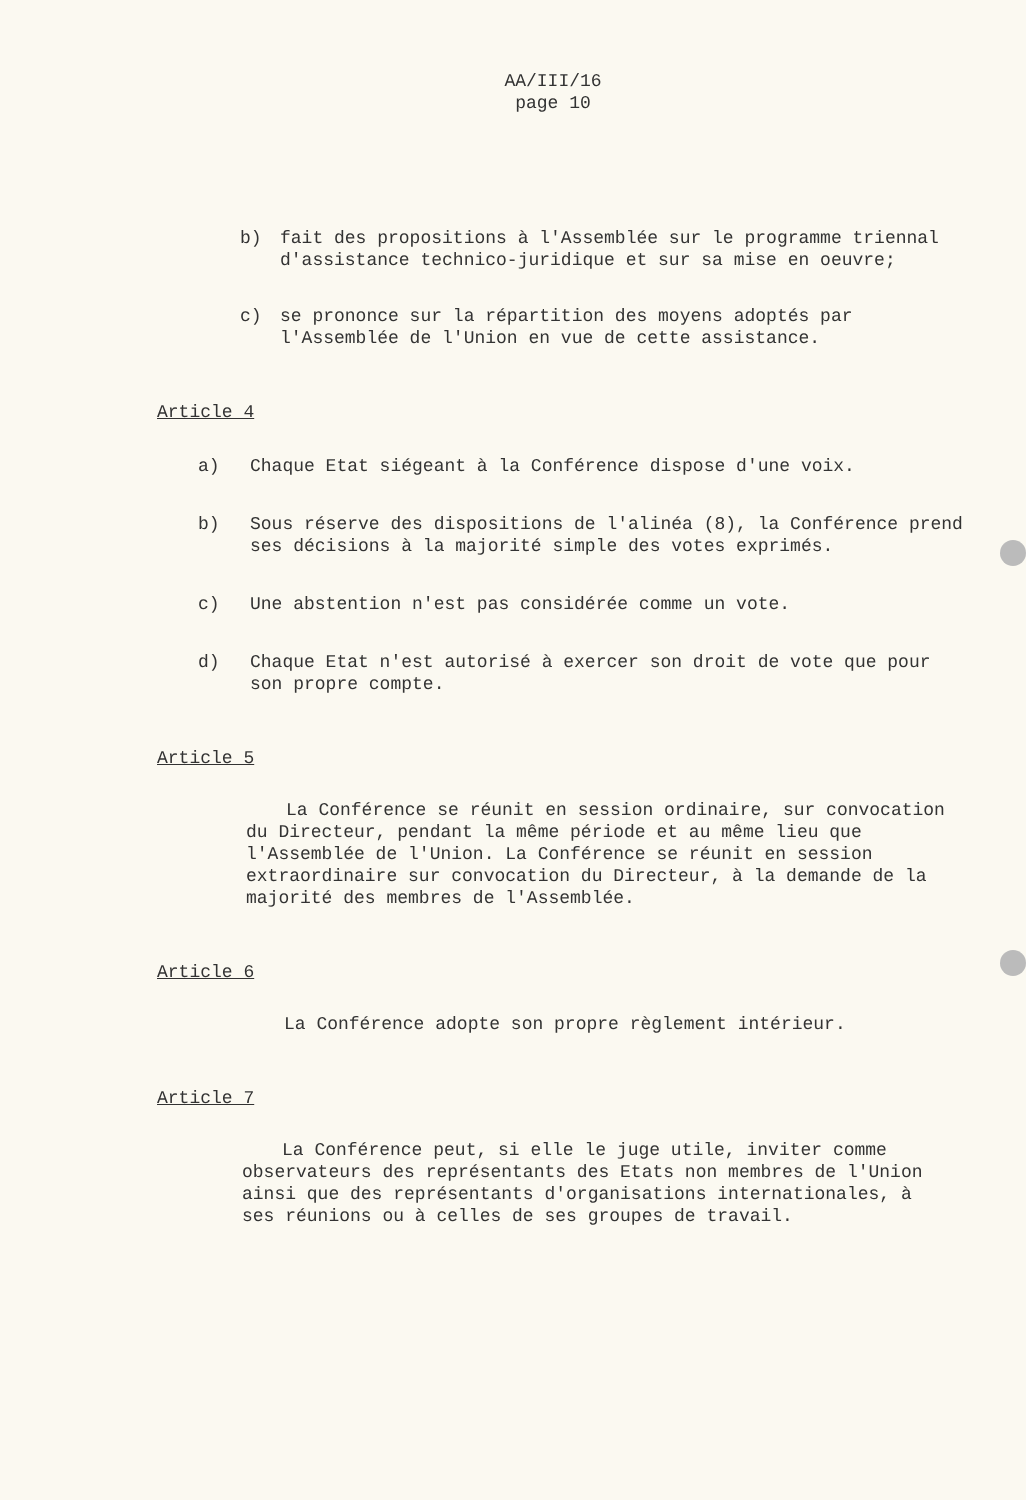AA/III/16
page 10
b) fait des propositions à l'Assemblée sur le programme triennal d'assistance technico-juridique et sur sa mise en oeuvre;
c) se prononce sur la répartition des moyens adoptés par l'Assemblée de l'Union en vue de cette assistance.
Article 4
a) Chaque Etat siégeant à la Conférence dispose d'une voix.
b) Sous réserve des dispositions de l'alinéa (8), la Conférence prend ses décisions à la majorité simple des votes exprimés.
c) Une abstention n'est pas considérée comme un vote.
d) Chaque Etat n'est autorisé à exercer son droit de vote que pour son propre compte.
Article 5
La Conférence se réunit en session ordinaire, sur convocation du Directeur, pendant la même période et au même lieu que l'Assemblée de l'Union. La Conférence se réunit en session extraordinaire sur convocation du Directeur, à la demande de la majorité des membres de l'Assemblée.
Article 6
La Conférence adopte son propre règlement intérieur.
Article 7
La Conférence peut, si elle le juge utile, inviter comme observateurs des représentants des Etats non membres de l'Union ainsi que des représentants d'organisations internationales, à ses réunions ou à celles de ses groupes de travail.